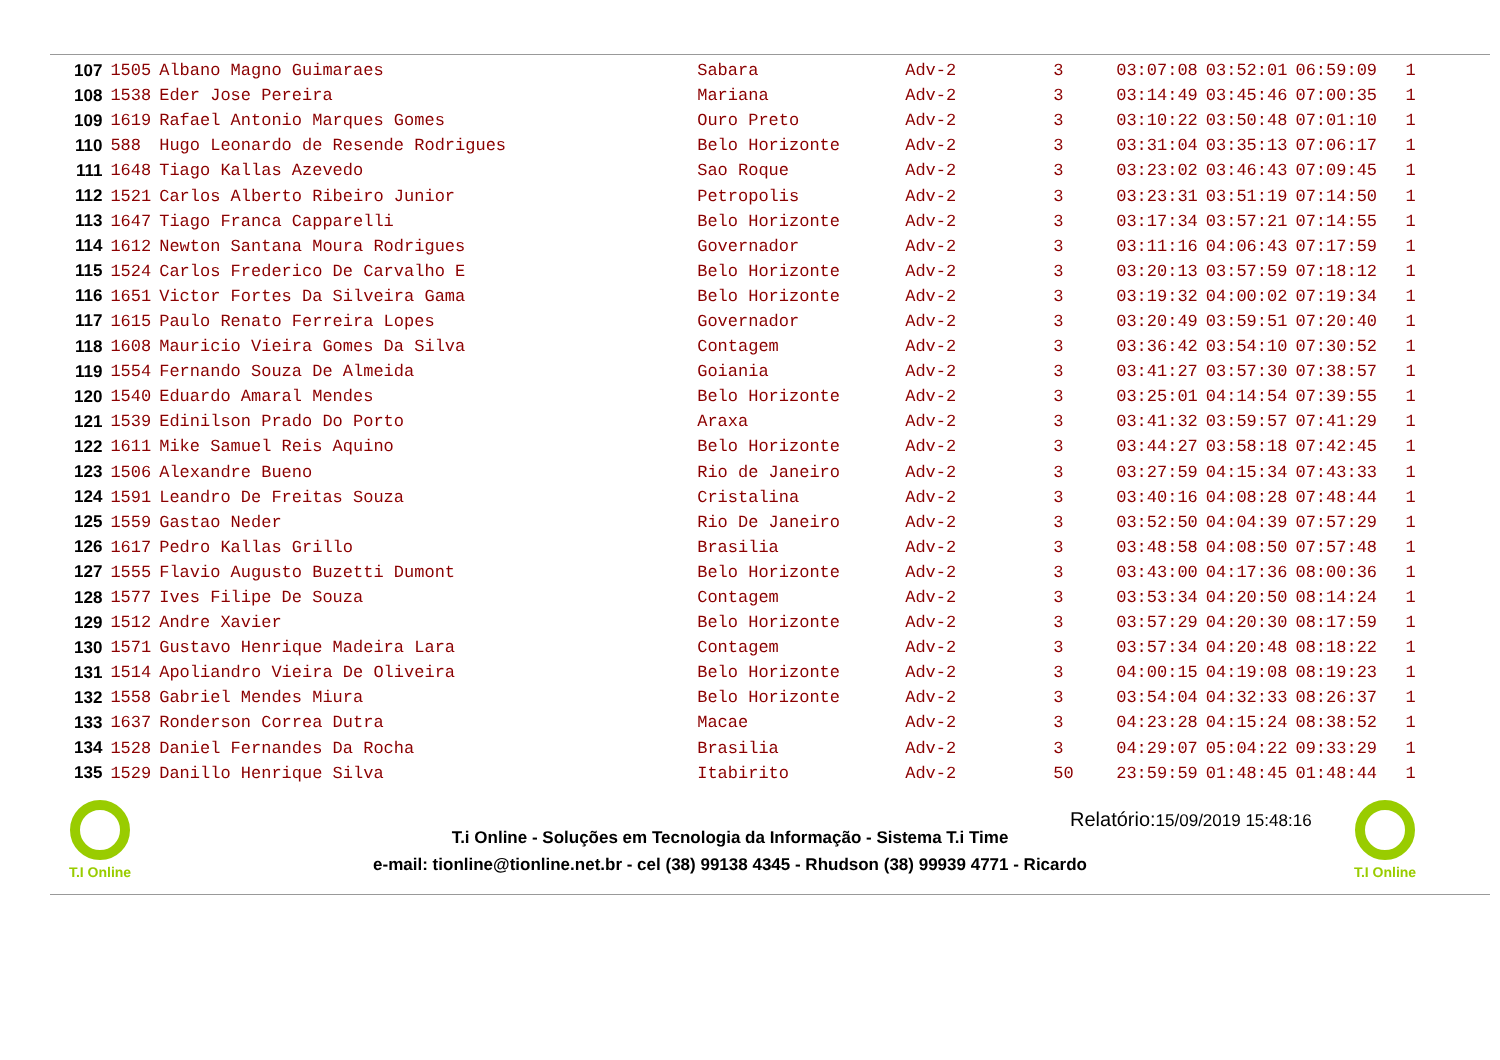| 107 | 1505 | Albano Magno Guimaraes | Sabara | Adv-2 | 3 | 03:07:08 | 03:52:01 | 06:59:09 | 1 |
| 108 | 1538 | Eder Jose Pereira | Mariana | Adv-2 | 3 | 03:14:49 | 03:45:46 | 07:00:35 | 1 |
| 109 | 1619 | Rafael Antonio Marques Gomes | Ouro Preto | Adv-2 | 3 | 03:10:22 | 03:50:48 | 07:01:10 | 1 |
| 110 | 588 | Hugo Leonardo de Resende Rodrigues | Belo Horizonte | Adv-2 | 3 | 03:31:04 | 03:35:13 | 07:06:17 | 1 |
| 111 | 1648 | Tiago Kallas Azevedo | Sao Roque | Adv-2 | 3 | 03:23:02 | 03:46:43 | 07:09:45 | 1 |
| 112 | 1521 | Carlos Alberto Ribeiro Junior | Petropolis | Adv-2 | 3 | 03:23:31 | 03:51:19 | 07:14:50 | 1 |
| 113 | 1647 | Tiago Franca Capparelli | Belo Horizonte | Adv-2 | 3 | 03:17:34 | 03:57:21 | 07:14:55 | 1 |
| 114 | 1612 | Newton Santana Moura Rodrigues | Governador | Adv-2 | 3 | 03:11:16 | 04:06:43 | 07:17:59 | 1 |
| 115 | 1524 | Carlos Frederico De Carvalho E | Belo Horizonte | Adv-2 | 3 | 03:20:13 | 03:57:59 | 07:18:12 | 1 |
| 116 | 1651 | Victor Fortes Da Silveira Gama | Belo Horizonte | Adv-2 | 3 | 03:19:32 | 04:00:02 | 07:19:34 | 1 |
| 117 | 1615 | Paulo Renato Ferreira Lopes | Governador | Adv-2 | 3 | 03:20:49 | 03:59:51 | 07:20:40 | 1 |
| 118 | 1608 | Mauricio Vieira Gomes Da Silva | Contagem | Adv-2 | 3 | 03:36:42 | 03:54:10 | 07:30:52 | 1 |
| 119 | 1554 | Fernando Souza De Almeida | Goiania | Adv-2 | 3 | 03:41:27 | 03:57:30 | 07:38:57 | 1 |
| 120 | 1540 | Eduardo Amaral Mendes | Belo Horizonte | Adv-2 | 3 | 03:25:01 | 04:14:54 | 07:39:55 | 1 |
| 121 | 1539 | Edinilson Prado Do Porto | Araxa | Adv-2 | 3 | 03:41:32 | 03:59:57 | 07:41:29 | 1 |
| 122 | 1611 | Mike Samuel Reis Aquino | Belo Horizonte | Adv-2 | 3 | 03:44:27 | 03:58:18 | 07:42:45 | 1 |
| 123 | 1506 | Alexandre Bueno | Rio de Janeiro | Adv-2 | 3 | 03:27:59 | 04:15:34 | 07:43:33 | 1 |
| 124 | 1591 | Leandro De Freitas Souza | Cristalina | Adv-2 | 3 | 03:40:16 | 04:08:28 | 07:48:44 | 1 |
| 125 | 1559 | Gastao Neder | Rio De Janeiro | Adv-2 | 3 | 03:52:50 | 04:04:39 | 07:57:29 | 1 |
| 126 | 1617 | Pedro Kallas Grillo | Brasilia | Adv-2 | 3 | 03:48:58 | 04:08:50 | 07:57:48 | 1 |
| 127 | 1555 | Flavio Augusto Buzetti Dumont | Belo Horizonte | Adv-2 | 3 | 03:43:00 | 04:17:36 | 08:00:36 | 1 |
| 128 | 1577 | Ives Filipe De Souza | Contagem | Adv-2 | 3 | 03:53:34 | 04:20:50 | 08:14:24 | 1 |
| 129 | 1512 | Andre Xavier | Belo Horizonte | Adv-2 | 3 | 03:57:29 | 04:20:30 | 08:17:59 | 1 |
| 130 | 1571 | Gustavo Henrique Madeira Lara | Contagem | Adv-2 | 3 | 03:57:34 | 04:20:48 | 08:18:22 | 1 |
| 131 | 1514 | Apoliandro Vieira De Oliveira | Belo Horizonte | Adv-2 | 3 | 04:00:15 | 04:19:08 | 08:19:23 | 1 |
| 132 | 1558 | Gabriel Mendes Miura | Belo Horizonte | Adv-2 | 3 | 03:54:04 | 04:32:33 | 08:26:37 | 1 |
| 133 | 1637 | Ronderson Correa Dutra | Macae | Adv-2 | 3 | 04:23:28 | 04:15:24 | 08:38:52 | 1 |
| 134 | 1528 | Daniel Fernandes Da Rocha | Brasilia | Adv-2 | 3 | 04:29:07 | 05:04:22 | 09:33:29 | 1 |
| 135 | 1529 | Danillo Henrique Silva | Itabirito | Adv-2 | 50 | 23:59:59 | 01:48:45 | 01:48:44 | 1 |
T.I Online
Relatório:15/09/2019 15:48:16
T.i Online - Soluções em Tecnologia da Informação - Sistema T.i Time
e-mail: tionline@tionline.net.br - cel (38) 99138 4345 - Rhudson (38) 99939 4771 - Ricardo
T.I Online